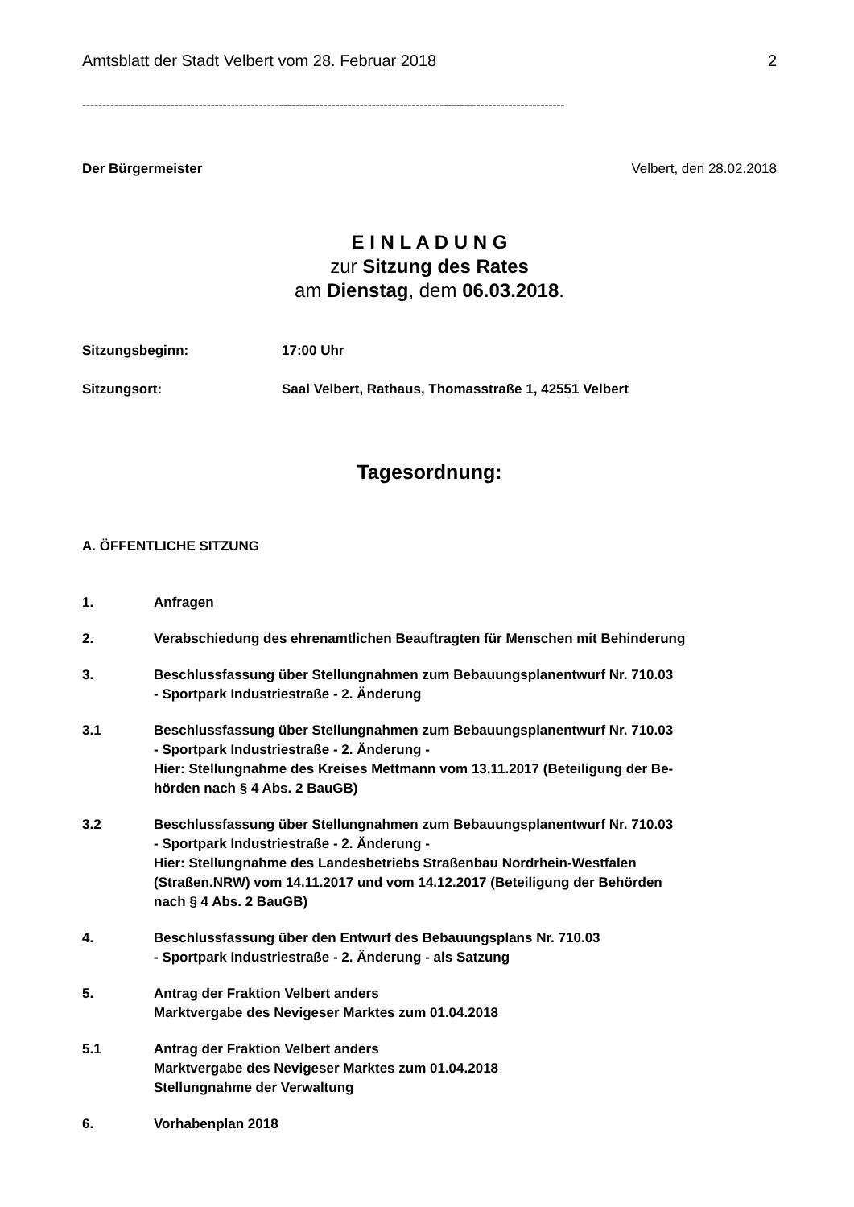Amtsblatt der Stadt Velbert vom 28. Februar 2018 2
------------------------------------------------------------------------------------------------------------------------
Der Bürgermeister Velbert, den 28.02.2018
E I N L A D U N G
zur Sitzung des Rates
am Dienstag, dem 06.03.2018.
Sitzungsbeginn: 17:00 Uhr
Sitzungsort: Saal Velbert, Rathaus, Thomasstraße 1, 42551 Velbert
Tagesordnung:
A. ÖFFENTLICHE SITZUNG
1. Anfragen
2. Verabschiedung des ehrenamtlichen Beauftragten für Menschen mit Behinderung
3. Beschlussfassung über Stellungnahmen zum Bebauungsplanentwurf Nr. 710.03
- Sportpark Industriestraße - 2. Änderung
3.1 Beschlussfassung über Stellungnahmen zum Bebauungsplanentwurf Nr. 710.03
- Sportpark Industriestraße - 2. Änderung -
Hier: Stellungnahme des Kreises Mettmann vom 13.11.2017 (Beteiligung der Be-
hörden nach § 4 Abs. 2 BauGB)
3.2 Beschlussfassung über Stellungnahmen zum Bebauungsplanentwurf Nr. 710.03
- Sportpark Industriestraße - 2. Änderung -
Hier: Stellungnahme des Landesbetriebs Straßenbau Nordrhein-Westfalen
(Straßen.NRW) vom 14.11.2017 und vom 14.12.2017 (Beteiligung der Behörden
nach § 4 Abs. 2 BauGB)
4. Beschlussfassung über den Entwurf des Bebauungsplans Nr. 710.03
- Sportpark Industriestraße - 2. Änderung - als Satzung
5. Antrag der Fraktion Velbert anders
Marktvergabe des Nevigeser Marktes zum 01.04.2018
5.1 Antrag der Fraktion Velbert anders
Marktvergabe des Nevigeser Marktes zum 01.04.2018
Stellungnahme der Verwaltung
6. Vorhabenplan 2018